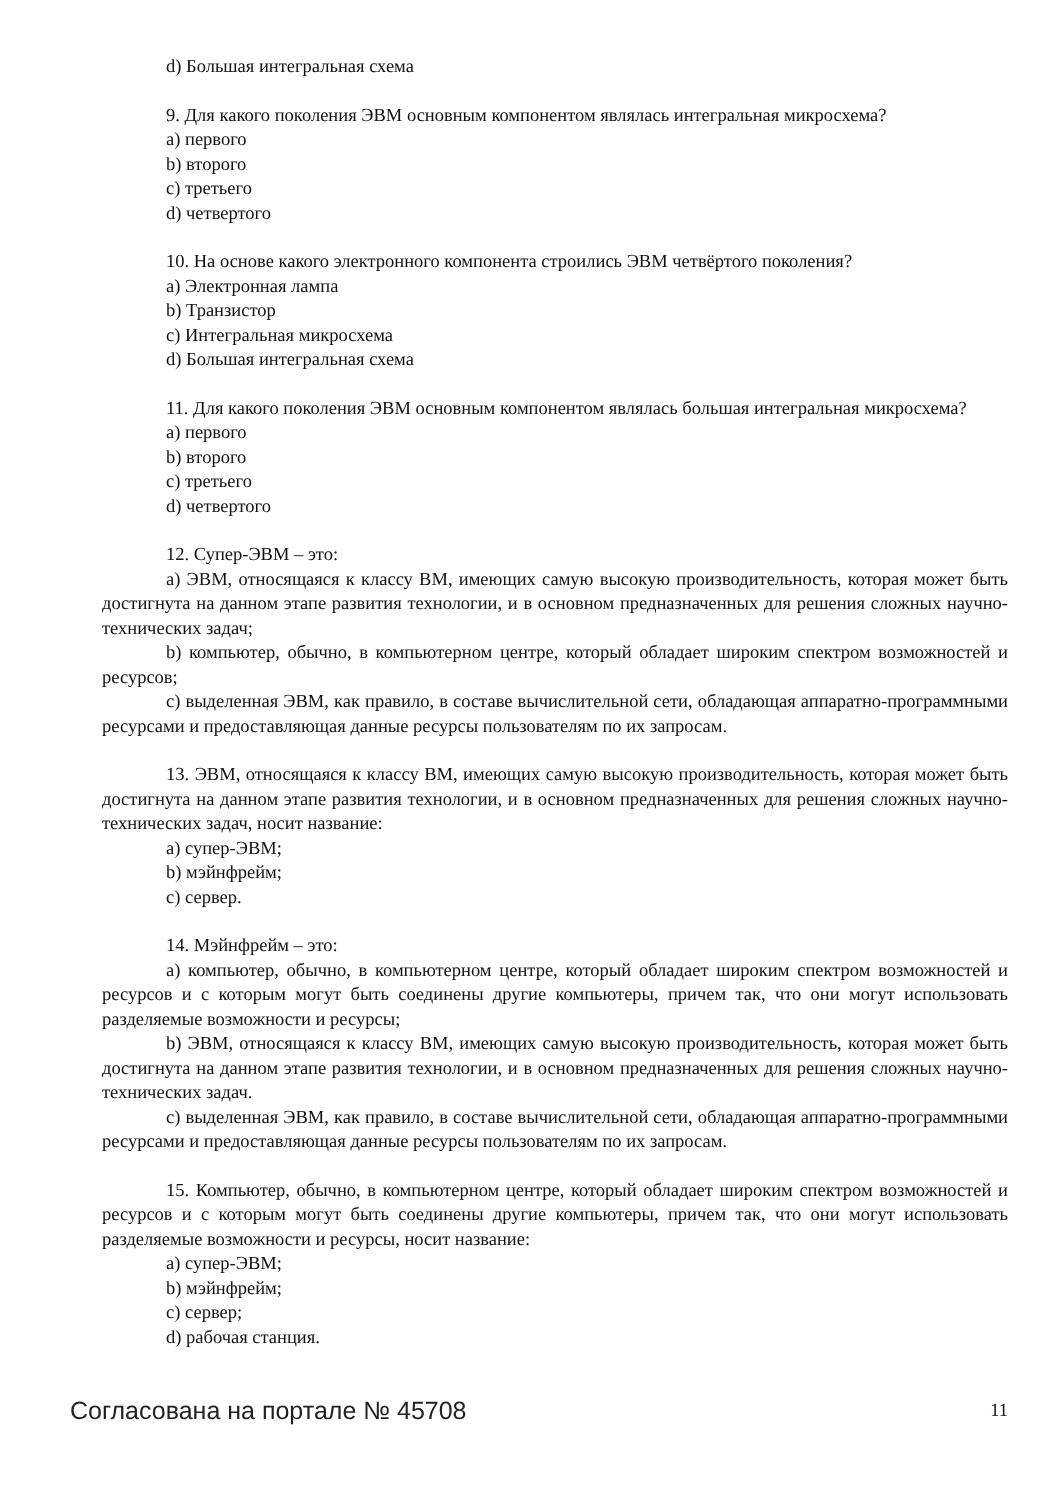d) Большая интегральная схема
9. Для какого поколения ЭВМ основным компонентом являлась интегральная микросхема?
a) первого
b) второго
c) третьего
d) четвертого
10. На основе какого электронного компонента строились ЭВМ четвёртого поколения?
a) Электронная лампа
b) Транзистор
c) Интегральная микросхема
d) Большая интегральная схема
11. Для какого поколения ЭВМ основным компонентом являлась большая интегральная микросхема?
a) первого
b) второго
c) третьего
d) четвертого
12. Супер-ЭВМ – это:
a) ЭВМ, относящаяся к классу ВМ, имеющих самую высокую производительность, которая может быть достигнута на данном этапе развития технологии, и в основном предназначенных для решения сложных научно-технических задач;
b) компьютер, обычно, в компьютерном центре, который обладает широким спектром возможностей и ресурсов;
c) выделенная ЭВМ, как правило, в составе вычислительной сети, обладающая аппаратно-программными ресурсами и предоставляющая данные ресурсы пользователям по их запросам.
13. ЭВМ, относящаяся к классу ВМ, имеющих самую высокую производительность, которая может быть достигнута на данном этапе развития технологии, и в основном предназначенных для решения сложных научно-технических задач, носит название:
a) супер-ЭВМ;
b) мэйнфрейм;
c) сервер.
14. Мэйнфрейм – это:
a) компьютер, обычно, в компьютерном центре, который обладает широким спектром возможностей и ресурсов и с которым могут быть соединены другие компьютеры, причем так, что они могут использовать разделяемые возможности и ресурсы;
b) ЭВМ, относящаяся к классу ВМ, имеющих самую высокую производительность, которая может быть достигнута на данном этапе развития технологии, и в основном предназначенных для решения сложных научно-технических задач.
c) выделенная ЭВМ, как правило, в составе вычислительной сети, обладающая аппаратно-программными ресурсами и предоставляющая данные ресурсы пользователям по их запросам.
15. Компьютер, обычно, в компьютерном центре, который обладает широким спектром возможностей и ресурсов и с которым могут быть соединены другие компьютеры, причем так, что они могут использовать разделяемые возможности и ресурсы, носит название:
a) супер-ЭВМ;
b) мэйнфрейм;
c) сервер;
d) рабочая станция.
Согласована на портале № 45708 11